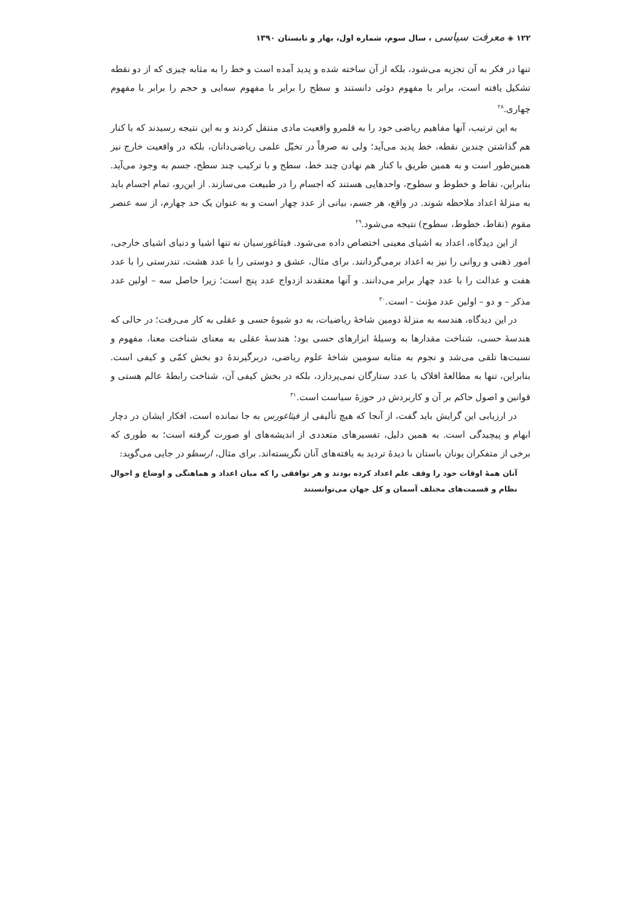۱۲۲ ◈ معرفت سیاسی ، سال سوم، شماره اول، بهار و تابستان ۱۳۹۰
تنها در فکر به آن تجزیه می‌شود، بلکه از آن ساخته شده و پدید آمده است و خط را به مثابه چیزی که از دو نقطه تشکیل یافته است، برابر با مفهوم دوئی دانستند و سطح را برابر با مفهوم سه‌ایی و حجم را برابر با مفهوم چهاری.<sup>۲۸</sup>
به این ترتیب، آنها مفاهیم ریاضی خود را به قلمرو واقعیت مادی منتقل کردند و به این نتیجه رسیدند که با کنار هم گذاشتن چندین نقطه، خط پدید می‌آید؛ ولی نه صرفاً در تخیّل علمی ریاضی‌دانان، بلکه در واقعیت خارج نیز همین‌طور است و به همین طریق با کنار هم نهادن چند خط، سطح و با ترکیب چند سطح، جسم به وجود می‌آید. بنابراین، نقاط و خطوط و سطوح، واحدهایی هستند که اجسام را در طبیعت می‌سازند. از این‌رو، تمام اجسام باید به منزلهٔ اعداد ملاحظه شوند. در واقع، هر جسم، بیانی از عدد چهار است و به عنوان یک حد چهارم، از سه عنصر مقوم (نقاط، خطوط، سطوح) نتیجه می‌شود.<sup>۲۹</sup>
از این دیدگاه، اعداد به اشیای معینی اختصاص داده می‌شود. فیثاغورسیان نه تنها اشیا و دنیای اشیای خارجی، امور ذهنی و روانی را نیز به اعداد برمی‌گردانند. برای مثال، عشق و دوستی را با عدد هشت، تندرستی را با عدد هفت و عدالت را با عدد چهار برابر می‌دانند. و آنها معتقدند ازدواج عدد پنج است؛ زیرا حاصل سه – اولین عدد مذکر – و دو – اولین عدد مؤنث - است.<sup>۳۰</sup>
در این دیدگاه، هندسه به منزلهٔ دومین شاخهٔ ریاضیات، به دو شیوهٔ حسی و عقلی به کار می‌رفت؛ در حالی که هندسهٔ حسی، شناخت مقدارها به وسیلهٔ ابزارهای حسی بود؛ هندسهٔ عقلی به معنای شناخت معنا، مفهوم و نسبت‌ها تلقی می‌شد و نجوم به مثابه سومین شاخهٔ علوم ریاضی، دربرگیرندهٔ دو بخش کمّی و کیفی است. بنابراین، تنها به مطالعهٔ افلاک یا عدد ستارگان نمی‌پردازد، بلکه در بخش کیفی آن، شناخت رابطهٔ عالم هستی و قوانین و اصول حاکم بر آن و کاربردش در حوزهٔ سیاست است.<sup>۳۱</sup>
در ارزیابی این گرایش باید گفت، از آنجا که هیچ تألیفی از فیثاغورس به جا نمانده است، افکار ایشان در دچار ابهام و پیچیدگی است. به همین دلیل، تفسیرهای متعددی از اندیشه‌های او صورت گرفته است؛ به طوری که برخی از متفکران یونان باستان با دیدهٔ تردید به یافته‌های آنان نگریسته‌اند. برای مثال، ارسطو در جایی می‌گوید:
آنان همهٔ اوقات خود را وقف علم اعداد کرده بودند و هر توافقی را که میان اعداد و هماهنگی و اوضاع و احوال نظام و قسمت‌های مختلف آسمان و کل جهان می‌توانستند